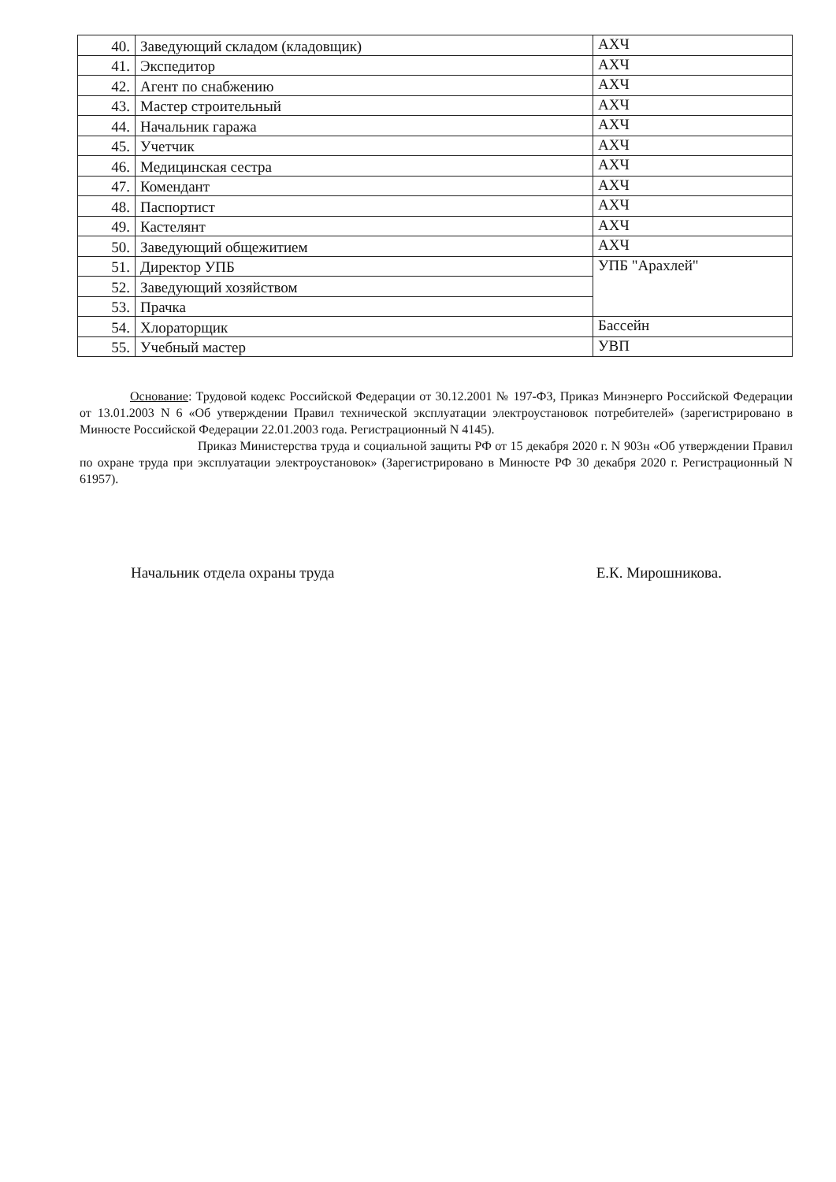| 40. | Заведующий складом (кладовщик) | АХЧ |
| 41. | Экспедитор | АХЧ |
| 42. | Агент по снабжению | АХЧ |
| 43. | Мастер строительный | АХЧ |
| 44. | Начальник гаража | АХЧ |
| 45. | Учетчик | АХЧ |
| 46. | Медицинская сестра | АХЧ |
| 47. | Комендант | АХЧ |
| 48. | Паспортист | АХЧ |
| 49. | Кастелянт | АХЧ |
| 50. | Заведующий общежитием | АХЧ |
| 51. | Директор УПБ | УПБ "Арахлей" |
| 52. | Заведующий хозяйством | |
| 53. | Прачка | |
| 54. | Хлораторщик | Бассейн |
| 55. | Учебный мастер | УВП |
Основание: Трудовой кодекс Российской Федерации от 30.12.2001 № 197-ФЗ, Приказ Минэнерго Российской Федерации от 13.01.2003 N 6 «Об утверждении Правил технической эксплуатации электроустановок потребителей» (зарегистрировано в Минюсте Российской Федерации 22.01.2003 года. Регистрационный N 4145).
Приказ Министерства труда и социальной защиты РФ от 15 декабря 2020 г. N 903н «Об утверждении Правил по охране труда при эксплуатации электроустановок» (Зарегистрировано в Минюсте РФ 30 декабря 2020 г. Регистрационный N 61957).
Начальник отдела охраны труда Е.К. Мирошникова.